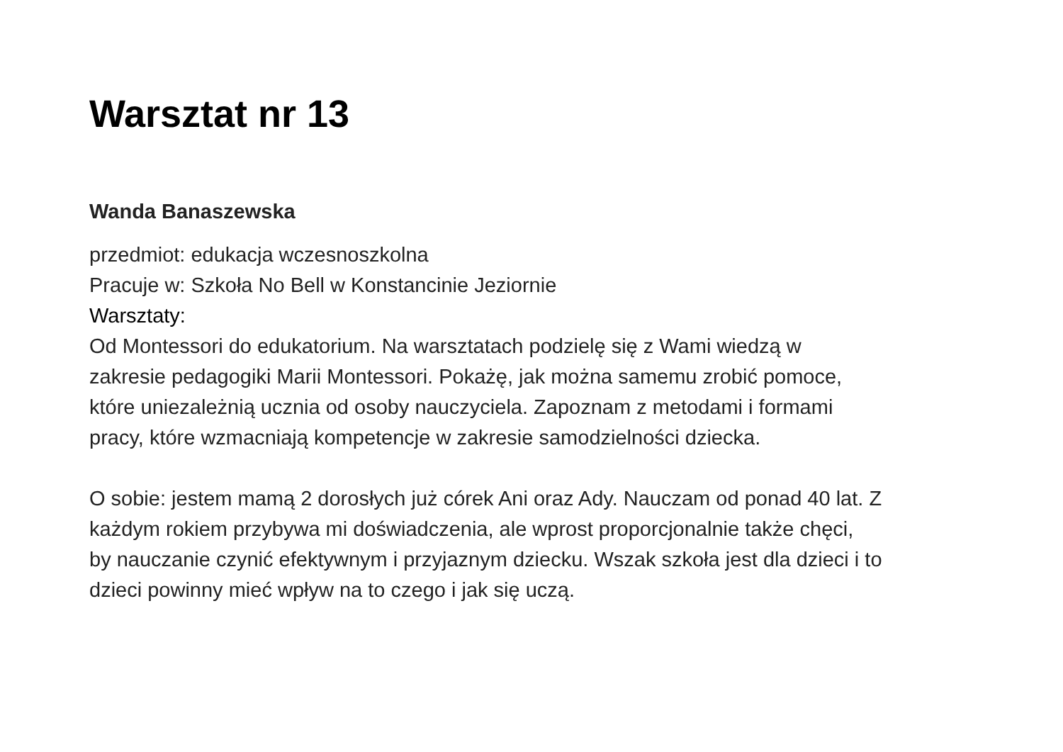Warsztat nr 13
Wanda Banaszewska
przedmiot: edukacja wczesnoszkolna
Pracuje w: Szkoła No Bell w Konstancinie Jeziornie
Warsztaty:
Od Montessori do edukatorium. Na warsztatach podzielę się z Wami wiedzą w
zakresie pedagogiki Marii Montessori. Pokażę, jak można samemu zrobić pomoce,
które uniezależnią ucznia od osoby nauczyciela. Zapoznam z metodami i formami
pracy, które wzmacniają kompetencje w zakresie samodzielności dziecka.
O sobie: jestem mamą 2 dorosłych już córek Ani oraz Ady. Nauczam od ponad 40 lat. Z
każdym rokiem przybywa mi doświadczenia, ale wprost proporcjonalnie także chęci,
by nauczanie czynić efektywnym i przyjaznym dziecku. Wszak szkoła jest dla dzieci i to
dzieci powinny mieć wpływ na to czego i jak się uczą.